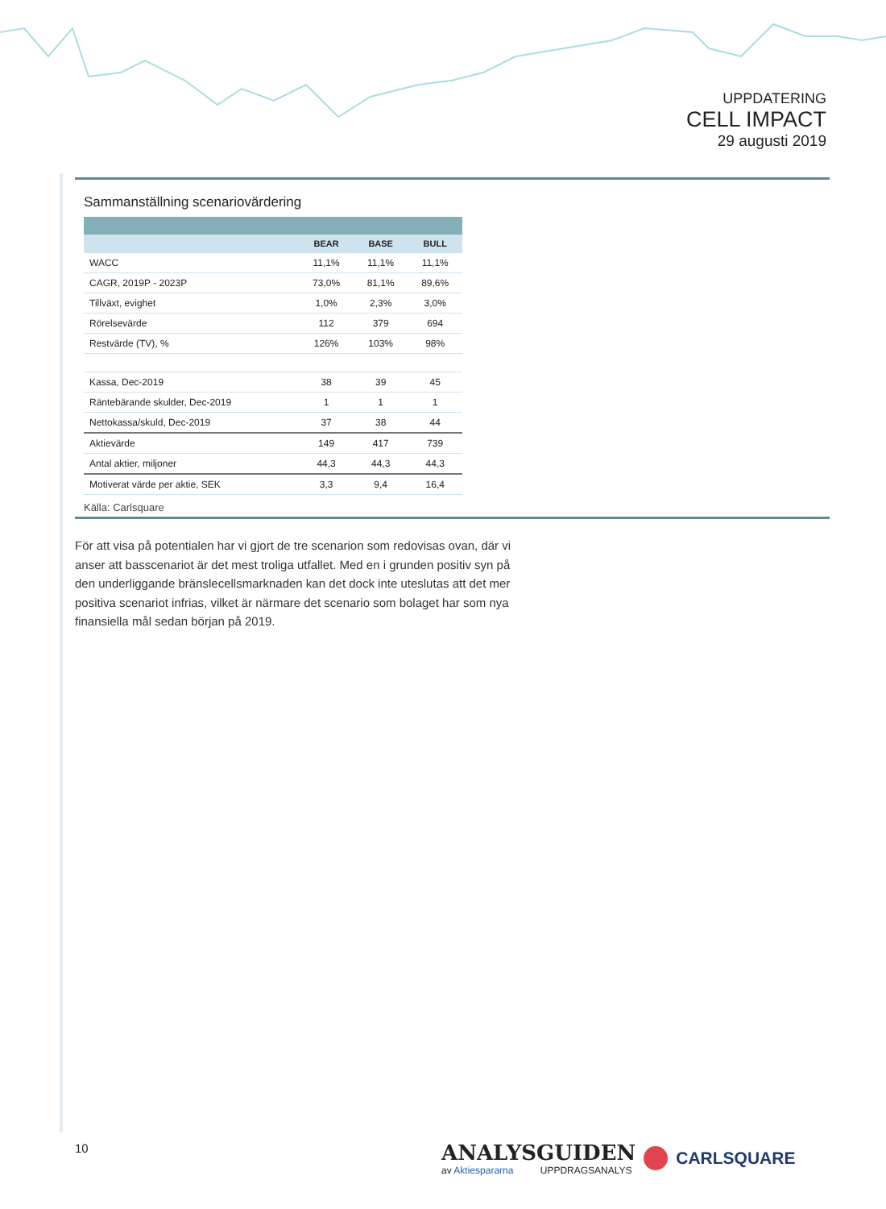UPPDATERING
CELL IMPACT
29 augusti 2019
Sammanställning scenariovärdering
| | BEAR | BASE | BULL |
| --- | --- | --- | --- |
| WACC | 11,1% | 11,1% | 11,1% |
| CAGR, 2019P - 2023P | 73,0% | 81,1% | 89,6% |
| Tillväxt, evighet | 1,0% | 2,3% | 3,0% |
| Rörelsevärde | 112 | 379 | 694 |
| Restvärde (TV), % | 126% | 103% | 98% |
| Kassa, Dec-2019 | 38 | 39 | 45 |
| Räntebärande skulder, Dec-2019 | 1 | 1 | 1 |
| Nettokassa/skuld, Dec-2019 | 37 | 38 | 44 |
| Aktievärde | 149 | 417 | 739 |
| Antal aktier, miljoner | 44,3 | 44,3 | 44,3 |
| Motiverat värde per aktie, SEK | 3,3 | 9,4 | 16,4 |
Källa: Carlsquare
För att visa på potentialen har vi gjort de tre scenarion som redovisas ovan, där vi anser att basscenariot är det mest troliga utfallet. Med en i grunden positiv syn på den underliggande bränslecellsmarknaden kan det dock inte uteslutas att det mer positiva scenariot infrias, vilket är närmare det scenario som bolaget har som nya finansiella mål sedan början på 2019.
10
ANALYSGUIDEN
av Aktiespararna UPPDRAGSANALYS
CARLSQUARE